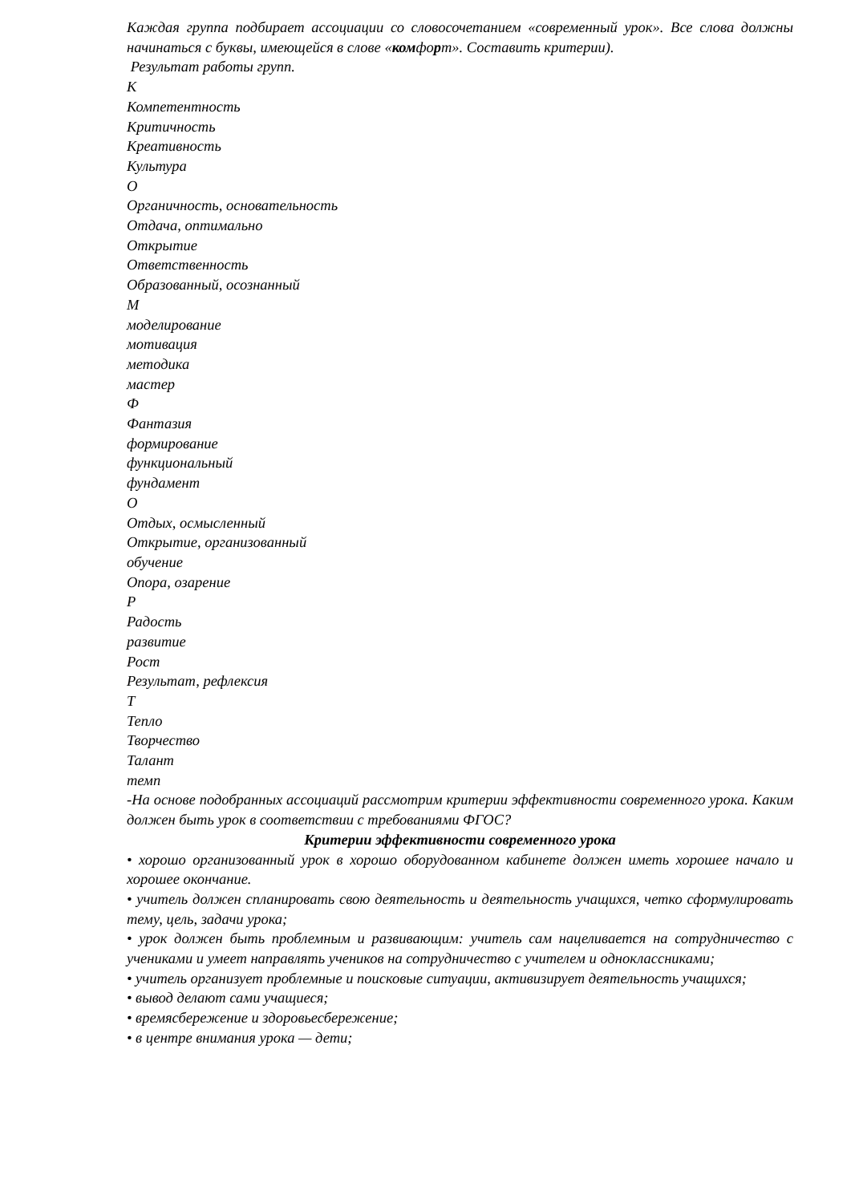Каждая группа подбирает ассоциации со словосочетанием «современный урок». Все слова должны начинаться с буквы, имеющейся в слове «комфорт». Составить критерии).
Результат работы групп.
К
Компетентность
Критичность
Креативность
Культура
О
Органичность, основательность
Отдача, оптимально
Открытие
Ответственность
Образованный, осознанный
М
моделирование
мотивация
методика
мастер
Ф
Фантазия
формирование
функциональный
фундамент
О
Отдых, осмысленный
Открытие, организованный
обучение
Опора, озарение
Р
Радость
развитие
Рост
Результат, рефлексия
Т
Тепло
Творчество
Талант
темп
-На основе подобранных ассоциаций рассмотрим критерии эффективности современного урока. Каким должен быть урок в соответствии с требованиями ФГОС?
Критерии эффективности современного урока
• хорошо организованный урок в хорошо оборудованном кабинете должен иметь хорошее начало и хорошее окончание.
• учитель должен спланировать свою деятельность и деятельность учащихся, четко сформулировать тему, цель, задачи урока;
• урок должен быть проблемным и развивающим: учитель сам нацеливается на сотрудничество с учениками и умеет направлять учеников на сотрудничество с учителем и одноклассниками;
• учитель организует проблемные и поисковые ситуации, активизирует деятельность учащихся;
• вывод делают сами учащиеся;
• времясбережение и здоровьесбережение;
• в центре внимания урока — дети;